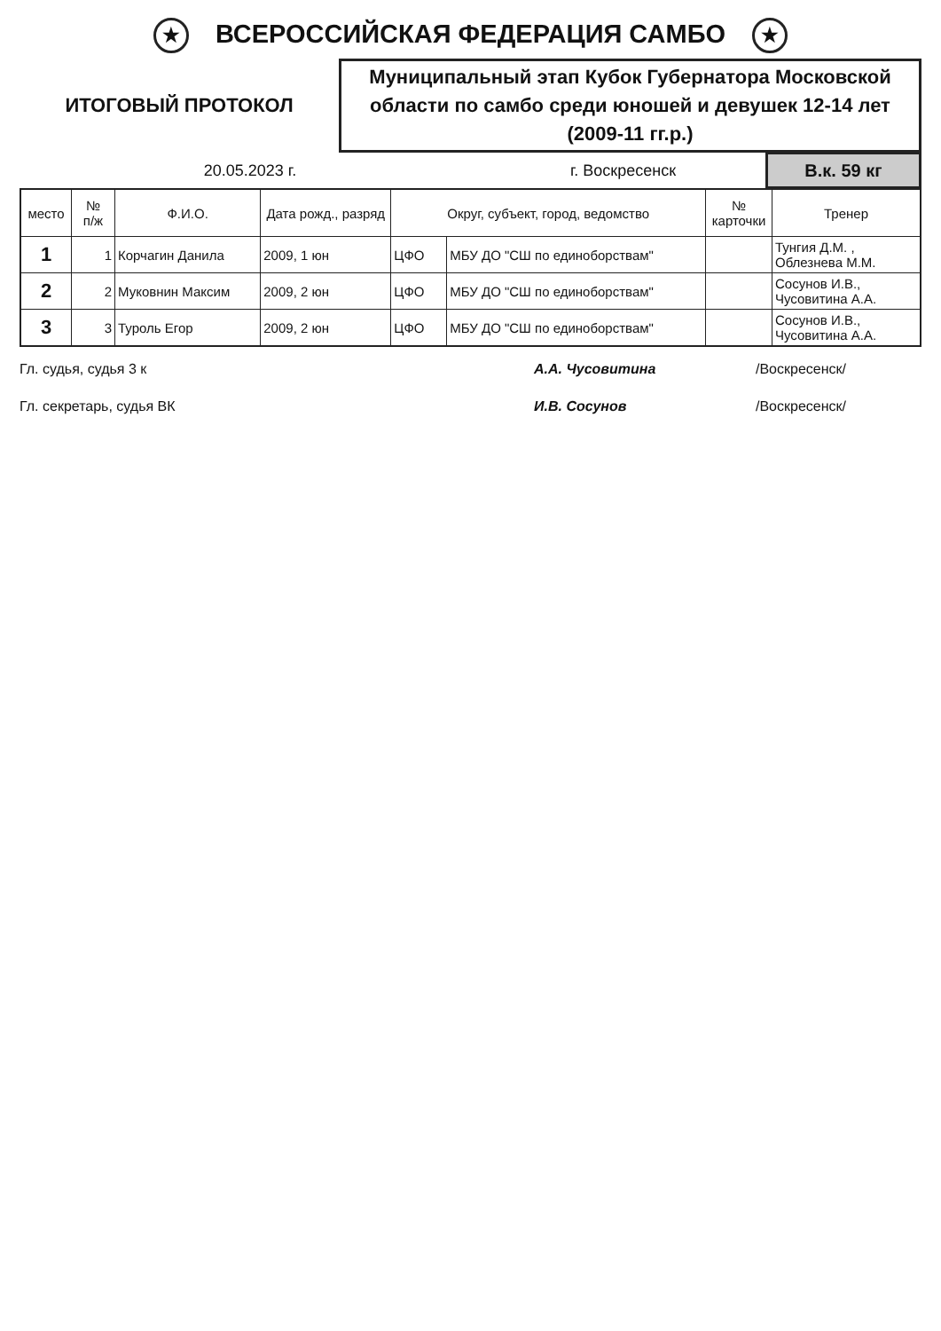★ ВСЕРОССИЙСКАЯ ФЕДЕРАЦИЯ САМБО ★
ИТОГОВЫЙ ПРОТОКОЛ
Муниципальный этап Кубок Губернатора Московской области по самбо среди юношей и девушек 12-14 лет (2009-11 гг.р.)
20.05.2023 г. г. Воскресенск
В.к. 59 кг
| место | № п/ж | Ф.И.О. | Дата рожд., разряд | Округ, субъект, город, ведомство | | № карточки | Тренер |
| --- | --- | --- | --- | --- | --- | --- | --- |
| 1 | 1 | Корчагин Данила | 2009, 1 юн | ЦФО | МБУ ДО "СШ по единоборствам" | | Тунгия Д.М. , Облезнева М.М. |
| 2 | 2 | Муковнин Максим | 2009, 2 юн | ЦФО | МБУ ДО "СШ по единоборствам" | | Сосунов И.В., Чусовитина А.А. |
| 3 | 3 | Туроль Егор | 2009, 2 юн | ЦФО | МБУ ДО "СШ по единоборствам" | | Сосунов И.В., Чусовитина А.А. |
Гл. судья, судья 3 к А.А. Чусовитина /Воскресенск/
Гл. секретарь, судья ВК И.В. Сосунов /Воскресенск/